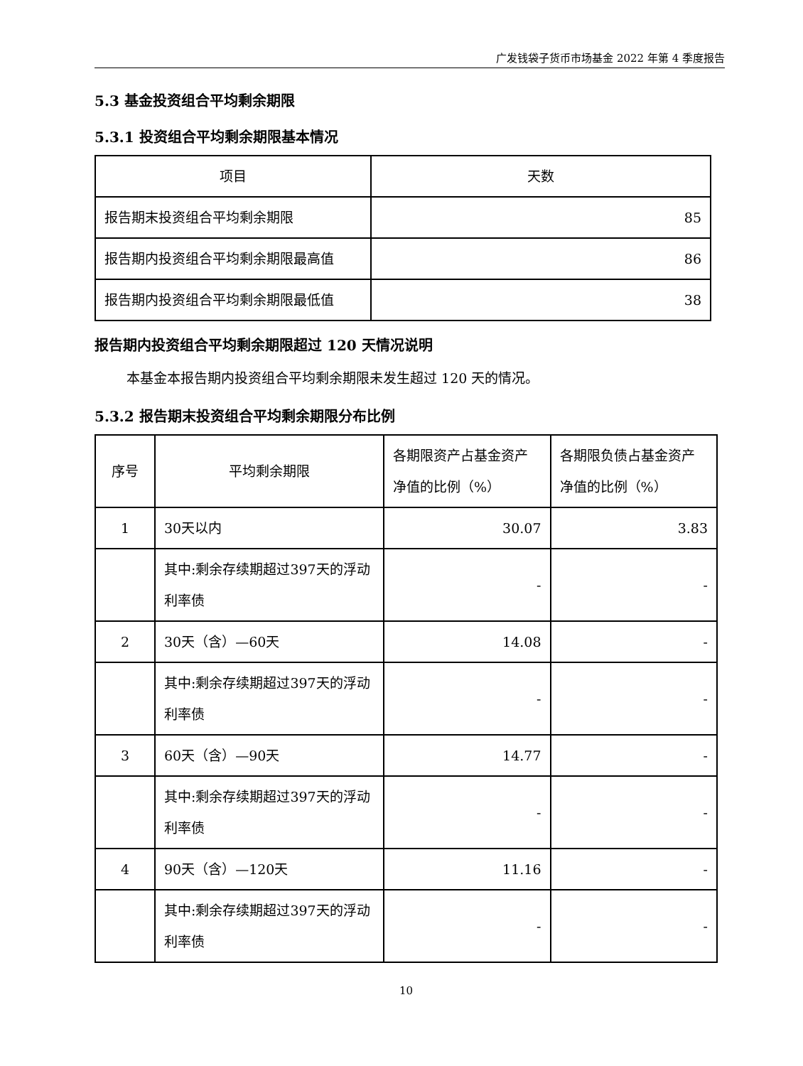广发钱袋子货币市场基金 2022 年第 4 季度报告
5.3 基金投资组合平均剩余期限
5.3.1 投资组合平均剩余期限基本情况
| 项目 | 天数 |
| --- | --- |
| 报告期末投资组合平均剩余期限 | 85 |
| 报告期内投资组合平均剩余期限最高值 | 86 |
| 报告期内投资组合平均剩余期限最低值 | 38 |
报告期内投资组合平均剩余期限超过 120 天情况说明
本基金本报告期内投资组合平均剩余期限未发生超过 120 天的情况。
5.3.2 报告期末投资组合平均剩余期限分布比例
| 序号 | 平均剩余期限 | 各期限资产占基金资产净值的比例（%） | 各期限负债占基金资产净值的比例（%） |
| --- | --- | --- | --- |
| 1 | 30天以内 | 30.07 | 3.83 |
| | 其中:剩余存续期超过397天的浮动利率债 | - | - |
| 2 | 30天（含）—60天 | 14.08 | - |
| | 其中:剩余存续期超过397天的浮动利率债 | - | - |
| 3 | 60天（含）—90天 | 14.77 | - |
| | 其中:剩余存续期超过397天的浮动利率债 | - | - |
| 4 | 90天（含）—120天 | 11.16 | - |
| | 其中:剩余存续期超过397天的浮动利率债 | - | - |
10